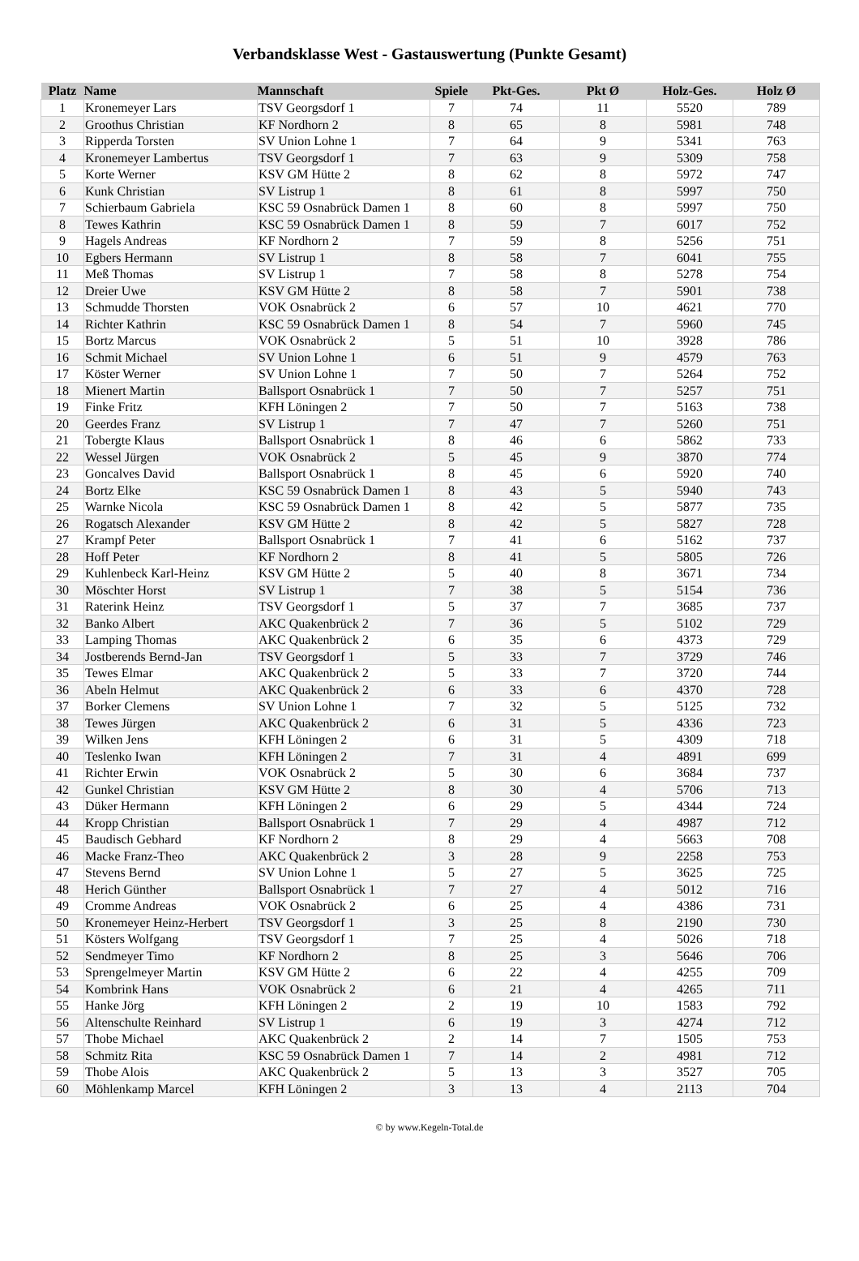Verbandsklasse West - Gastauswertung (Punkte Gesamt)
| Platz | Name | Mannschaft | Spiele | Pkt-Ges. | Pkt Ø | Holz-Ges. | Holz Ø |
| --- | --- | --- | --- | --- | --- | --- | --- |
| 1 | Kronemeyer Lars | TSV Georgsdorf 1 | 7 | 74 | 11 | 5520 | 789 |
| 2 | Groothus Christian | KF Nordhorn 2 | 8 | 65 | 8 | 5981 | 748 |
| 3 | Ripperda Torsten | SV Union Lohne 1 | 7 | 64 | 9 | 5341 | 763 |
| 4 | Kronemeyer Lambertus | TSV Georgsdorf 1 | 7 | 63 | 9 | 5309 | 758 |
| 5 | Korte Werner | KSV GM Hütte 2 | 8 | 62 | 8 | 5972 | 747 |
| 6 | Kunk Christian | SV Listrup 1 | 8 | 61 | 8 | 5997 | 750 |
| 7 | Schierbaum Gabriela | KSC 59 Osnabrück Damen 1 | 8 | 60 | 8 | 5997 | 750 |
| 8 | Tewes Kathrin | KSC 59 Osnabrück Damen 1 | 8 | 59 | 7 | 6017 | 752 |
| 9 | Hagels Andreas | KF Nordhorn 2 | 7 | 59 | 8 | 5256 | 751 |
| 10 | Egbers Hermann | SV Listrup 1 | 8 | 58 | 7 | 6041 | 755 |
| 11 | Meß Thomas | SV Listrup 1 | 7 | 58 | 8 | 5278 | 754 |
| 12 | Dreier Uwe | KSV GM Hütte 2 | 8 | 58 | 7 | 5901 | 738 |
| 13 | Schmudde Thorsten | VOK Osnabrück 2 | 6 | 57 | 10 | 4621 | 770 |
| 14 | Richter Kathrin | KSC 59 Osnabrück Damen 1 | 8 | 54 | 7 | 5960 | 745 |
| 15 | Bortz Marcus | VOK Osnabrück 2 | 5 | 51 | 10 | 3928 | 786 |
| 16 | Schmit Michael | SV Union Lohne 1 | 6 | 51 | 9 | 4579 | 763 |
| 17 | Köster Werner | SV Union Lohne 1 | 7 | 50 | 7 | 5264 | 752 |
| 18 | Mienert Martin | Ballsport Osnabrück 1 | 7 | 50 | 7 | 5257 | 751 |
| 19 | Finke Fritz | KFH Löningen 2 | 7 | 50 | 7 | 5163 | 738 |
| 20 | Geerdes Franz | SV Listrup 1 | 7 | 47 | 7 | 5260 | 751 |
| 21 | Tobergte Klaus | Ballsport Osnabrück 1 | 8 | 46 | 6 | 5862 | 733 |
| 22 | Wessel Jürgen | VOK Osnabrück 2 | 5 | 45 | 9 | 3870 | 774 |
| 23 | Goncalves David | Ballsport Osnabrück 1 | 8 | 45 | 6 | 5920 | 740 |
| 24 | Bortz Elke | KSC 59 Osnabrück Damen 1 | 8 | 43 | 5 | 5940 | 743 |
| 25 | Warnke Nicola | KSC 59 Osnabrück Damen 1 | 8 | 42 | 5 | 5877 | 735 |
| 26 | Rogatsch Alexander | KSV GM Hütte 2 | 8 | 42 | 5 | 5827 | 728 |
| 27 | Krampf Peter | Ballsport Osnabrück 1 | 7 | 41 | 6 | 5162 | 737 |
| 28 | Hoff Peter | KF Nordhorn 2 | 8 | 41 | 5 | 5805 | 726 |
| 29 | Kuhlenbeck Karl-Heinz | KSV GM Hütte 2 | 5 | 40 | 8 | 3671 | 734 |
| 30 | Möschter Horst | SV Listrup 1 | 7 | 38 | 5 | 5154 | 736 |
| 31 | Raterink Heinz | TSV Georgsdorf 1 | 5 | 37 | 7 | 3685 | 737 |
| 32 | Banko Albert | AKC Quakenbrück 2 | 7 | 36 | 5 | 5102 | 729 |
| 33 | Lamping Thomas | AKC Quakenbrück 2 | 6 | 35 | 6 | 4373 | 729 |
| 34 | Jostberends Bernd-Jan | TSV Georgsdorf 1 | 5 | 33 | 7 | 3729 | 746 |
| 35 | Tewes Elmar | AKC Quakenbrück 2 | 5 | 33 | 7 | 3720 | 744 |
| 36 | Abeln Helmut | AKC Quakenbrück 2 | 6 | 33 | 6 | 4370 | 728 |
| 37 | Borker Clemens | SV Union Lohne 1 | 7 | 32 | 5 | 5125 | 732 |
| 38 | Tewes Jürgen | AKC Quakenbrück 2 | 6 | 31 | 5 | 4336 | 723 |
| 39 | Wilken Jens | KFH Löningen 2 | 6 | 31 | 5 | 4309 | 718 |
| 40 | Teslenko Iwan | KFH Löningen 2 | 7 | 31 | 4 | 4891 | 699 |
| 41 | Richter Erwin | VOK Osnabrück 2 | 5 | 30 | 6 | 3684 | 737 |
| 42 | Gunkel Christian | KSV GM Hütte 2 | 8 | 30 | 4 | 5706 | 713 |
| 43 | Düker Hermann | KFH Löningen 2 | 6 | 29 | 5 | 4344 | 724 |
| 44 | Kropp Christian | Ballsport Osnabrück 1 | 7 | 29 | 4 | 4987 | 712 |
| 45 | Baudisch Gebhard | KF Nordhorn 2 | 8 | 29 | 4 | 5663 | 708 |
| 46 | Macke Franz-Theo | AKC Quakenbrück 2 | 3 | 28 | 9 | 2258 | 753 |
| 47 | Stevens Bernd | SV Union Lohne 1 | 5 | 27 | 5 | 3625 | 725 |
| 48 | Herich Günther | Ballsport Osnabrück 1 | 7 | 27 | 4 | 5012 | 716 |
| 49 | Cromme Andreas | VOK Osnabrück 2 | 6 | 25 | 4 | 4386 | 731 |
| 50 | Kronemeyer Heinz-Herbert | TSV Georgsdorf 1 | 3 | 25 | 8 | 2190 | 730 |
| 51 | Kösters Wolfgang | TSV Georgsdorf 1 | 7 | 25 | 4 | 5026 | 718 |
| 52 | Sendmeyer Timo | KF Nordhorn 2 | 8 | 25 | 3 | 5646 | 706 |
| 53 | Sprengelmeyer Martin | KSV GM Hütte 2 | 6 | 22 | 4 | 4255 | 709 |
| 54 | Kombrink Hans | VOK Osnabrück 2 | 6 | 21 | 4 | 4265 | 711 |
| 55 | Hanke Jörg | KFH Löningen 2 | 2 | 19 | 10 | 1583 | 792 |
| 56 | Altenschulte Reinhard | SV Listrup 1 | 6 | 19 | 3 | 4274 | 712 |
| 57 | Thobe Michael | AKC Quakenbrück 2 | 2 | 14 | 7 | 1505 | 753 |
| 58 | Schmitz Rita | KSC 59 Osnabrück Damen 1 | 7 | 14 | 2 | 4981 | 712 |
| 59 | Thobe Alois | AKC Quakenbrück 2 | 5 | 13 | 3 | 3527 | 705 |
| 60 | Möhlenkamp Marcel | KFH Löningen 2 | 3 | 13 | 4 | 2113 | 704 |
© by www.Kegeln-Total.de